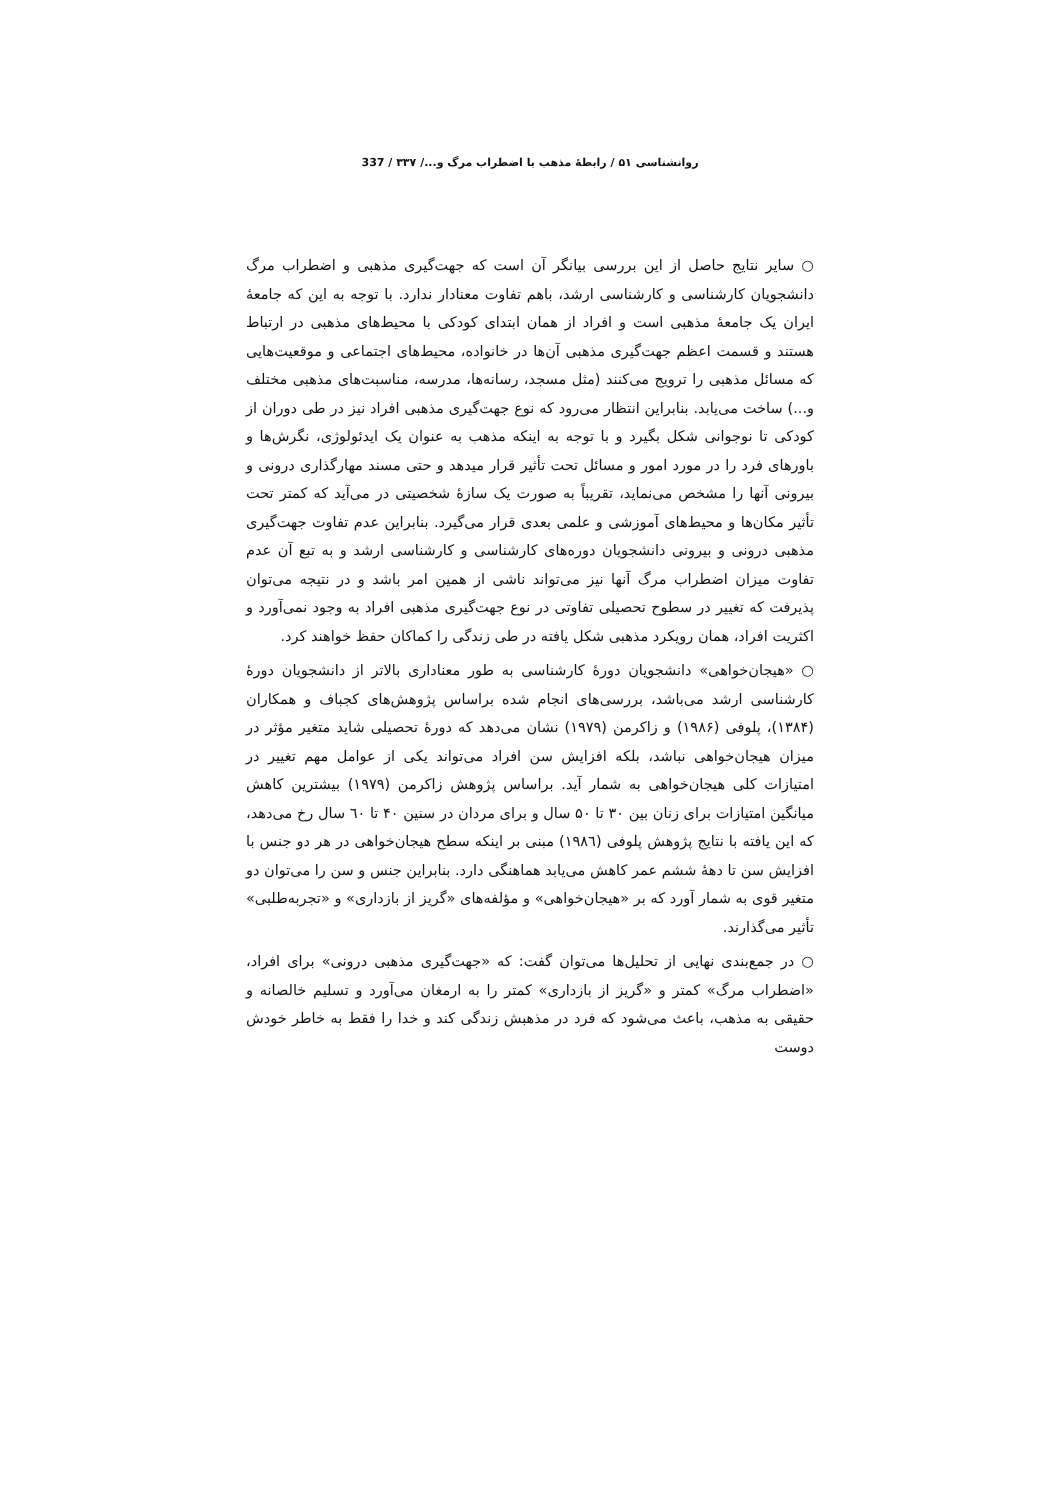روانشناسی ۵۱ / رابطهٔ مذهب با اضطراب مرگ و.../ ۳۳۷ / 337
○ سایر نتایج حاصل از این بررسی بیانگر آن است که جهت‌گیری مذهبی و اضطراب مرگ دانشجویان کارشناسی و کارشناسی ارشد، باهم تفاوت معنادار ندارد. با توجه به این که جامعهٔ ایران یک جامعهٔ مذهبی است و افراد از همان ابتدای کودکی با محیط‌های مذهبی در ارتباط هستند و قسمت اعظم جهت‌گیری مذهبی آن‌ها در خانواده، محیط‌های اجتماعی و موقعیت‌هایی که مسائل مذهبی را ترویج می‌کنند (مثل مسجد، رسانه‌ها، مدرسه، مناسبت‌های مذهبی مختلف و...) ساخت می‌یابد. بنابراین انتظار می‌رود که نوع جهت‌گیری مذهبی افراد نیز در طی دوران از کودکی تا نوجوانی شکل بگیرد و با توجه به اینکه مذهب به عنوان یک ایدئولوژی، نگرش‌ها و باورهای فرد را در مورد امور و مسائل تحت تأثیر قرار میدهد و حتی مسند مهارگذاری درونی و بیرونی آنها را مشخص می‌نماید، تقریباً به صورت یک سازهٔ شخصیتی در می‌آید که کمتر تحت تأثیر مکان‌ها و محیط‌های آموزشی و علمی بعدی قرار می‌گیرد. بنابراین عدم تفاوت جهت‌گیری مذهبی درونی و بیرونی دانشجویان دوره‌های کارشناسی و کارشناسی ارشد و به تبع آن عدم تفاوت میزان اضطراب مرگ آنها نیز می‌تواند ناشی از همین امر باشد و در نتیجه می‌توان پذیرفت که تغییر در سطوح تحصیلی تفاوتی در نوع جهت‌گیری مذهبی افراد به وجود نمی‌آورد و اکثریت افراد، همان رویکرد مذهبی شکل یافته در طی زندگی را کماکان حفظ خواهند کرد.
○ «هیجان‌خواهی» دانشجویان دورهٔ کارشناسی به طور معناداری بالاتر از دانشجویان دورهٔ کارشناسی ارشد می‌باشد، بررسی‌های انجام شده براساس پژوهش‌های کجباف و همکاران (۱۳۸۴)، پلوفی (۱۹۸۶) و زاکرمن (۱۹۷۹) نشان می‌دهد که دورهٔ تحصیلی شاید متغیر مؤثر در میزان هیجان‌خواهی نباشد، بلکه افزایش سن افراد می‌تواند یکی از عوامل مهم تغییر در امتیازات کلی هیجان‌خواهی به شمار آید. براساس پژوهش زاکرمن (۱۹۷۹) بیشترین کاهش میانگین امتیازات برای زنان بین ۳۰ تا ۵۰ سال و برای مردان در سنین ۴۰ تا ٦۰ سال رخ می‌دهد، که این یافته با نتایج پژوهش پلوفی (۱۹۸٦) مبنی بر اینکه سطح هیجان‌خواهی در هر دو جنس با افزایش سن تا دههٔ ششم عمر کاهش می‌یابد هماهنگی دارد. بنابراین جنس و سن را می‌توان دو متغیر قوی به شمار آورد که بر «هیجان‌خواهی» و مؤلفه‌های «گریز از بازداری» و «تجربه‌طلبی» تأثیر می‌گذارند.
○ در جمع‌بندی نهایی از تحلیل‌ها می‌توان گفت: که «جهت‌گیری مذهبی درونی» برای افراد، «اضطراب مرگ» کمتر و «گریز از بازداری» کمتر را به ارمغان می‌آورد و تسلیم خالصانه و حقیقی به مذهب، باعث می‌شود که فرد در مذهبش زندگی کند و خدا را فقط به خاطر خودش دوست